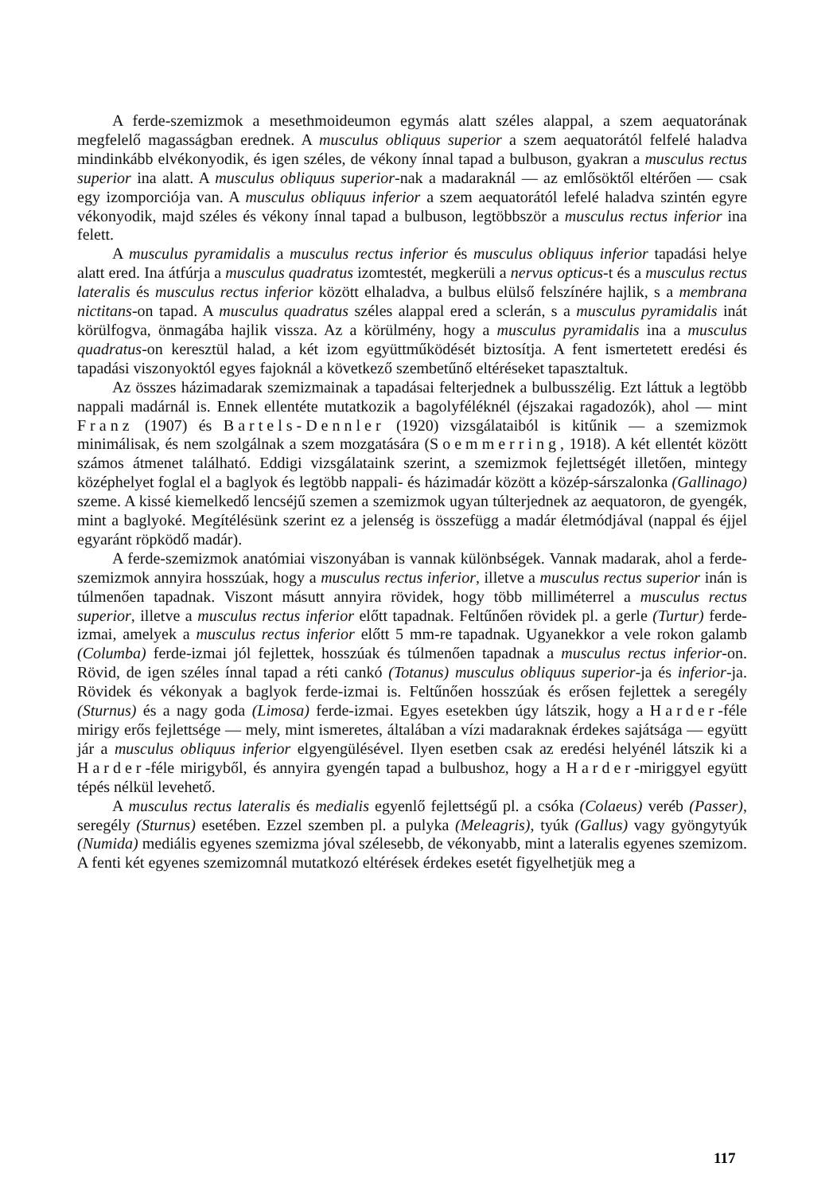A ferde-szemizmok a mesethmoideumon egymás alatt széles alappal, a szem aequatorának megfelelő magasságban erednek. A musculus obliquus superior a szem aequatorától felfelé haladva mindinkább elvékonyodik, és igen széles, de vékony ínnal tapad a bulbuson, gyakran a musculus rectus superior ina alatt. A musculus obliquus superior-nak a madaraknál — az emlősöktől eltérően — csak egy izomporciója van. A musculus obliquus inferior a szem aequatorától lefelé haladva szintén egyre vékonyodik, majd széles és vékony ínnal tapad a bulbuson, legtöbbször a musculus rectus inferior ina felett.
A musculus pyramidalis a musculus rectus inferior és musculus obliquus inferior tapadási helye alatt ered. Ina átfúrja a musculus quadratus izomtestét, megkerüli a nervus opticus-t és a musculus rectus lateralis és musculus rectus inferior között elhaladva, a bulbus elülső felszínére hajlik, s a membrana nictitans-on tapad. A musculus quadratus széles alappal ered a sclerán, s a musculus pyramidalis inát körülfogva, önmagába hajlik vissza. Az a körülmény, hogy a musculus pyramidalis ina a musculus quadratus-on keresztül halad, a két izom együttműködését biztosítja. A fent ismertetett eredési és tapadási viszonyoktól egyes fajoknál a következő szembetűnő eltéréseket tapasztaltuk.
Az összes házimadarak szemizmainak a tapadásai felterjednek a bulbusszélig. Ezt láttuk a legtöbb nappali madárnál is. Ennek ellentéte mutatkozik a bagolyféléknél (éjszakai ragadozók), ahol — mint Franz (1907) és Bartels-Dennler (1920) vizsgálataiból is kitűnik — a szemizmok minimálisak, és nem szolgálnak a szem mozgatására (Soemmerring, 1918). A két ellentét között számos átmenet található. Eddigi vizsgálataink szerint, a szemizmok fejlettségét illetően, mintegy középhelyet foglal el a baglyok és legtöbb nappali- és házimadár között a közép-sárszalonka (Gallinago) szeme. A kissé kiemelkedő lencséjű szemen a szemizmok ugyan túlterjednek az aequatoron, de gyengék, mint a baglyoké. Megítélésünk szerint ez a jelenség is összefügg a madár életmódjával (nappal és éjjel egyaránt röpködő madár).
A ferde-szemizmok anatómiai viszonyában is vannak különbségek. Vannak madarak, ahol a ferde-szemizmok annyira hosszúak, hogy a musculus rectus inferior, illetve a musculus rectus superior inán is túlmenően tapadnak. Viszont másutt annyira rövidek, hogy több milliméterrel a musculus rectus superior, illetve a musculus rectus inferior előtt tapadnak. Feltűnően rövidek pl. a gerle (Turtur) ferde-izmai, amelyek a musculus rectus inferior előtt 5 mm-re tapadnak. Ugyanekkor a vele rokon galamb (Columba) ferde-izmai jól fejlettek, hosszúak és túlmenően tapadnak a musculus rectus inferior-on. Rövid, de igen széles ínnal tapad a réti cankó (Totanus) musculus obliquus superior-ja és inferior-ja. Rövidek és vékonyak a baglyok ferde-izmai is. Feltűnően hosszúak és erősen fejlettek a seregély (Sturnus) és a nagy goda (Limosa) ferde-izmai. Egyes esetekben úgy látszik, hogy a Harder-féle mirigy erős fejlettsége — mely, mint ismeretes, általában a vízi madaraknak érdekes sajátsága — együtt jár a musculus obliquus inferior elgyengülésével. Ilyen esetben csak az eredési helyénél látszik ki a Harder-féle mirigyből, és annyira gyengén tapad a bulbushoz, hogy a Harder-miriggyel együtt tépés nélkül levehető.
A musculus rectus lateralis és medialis egyenlő fejlettségű pl. a csóka (Colaeus) veréb (Passer), seregély (Sturnus) esetében. Ezzel szemben pl. a pulyka (Meleagris), tyúk (Gallus) vagy gyöngytyúk (Numida) mediális egyenes szemizma jóval szélesebb, de vékonyabb, mint a lateralis egyenes szemizom. A fenti két egyenes szemizomnál mutatkozó eltérések érdekes esetét figyelhetjük meg a
117